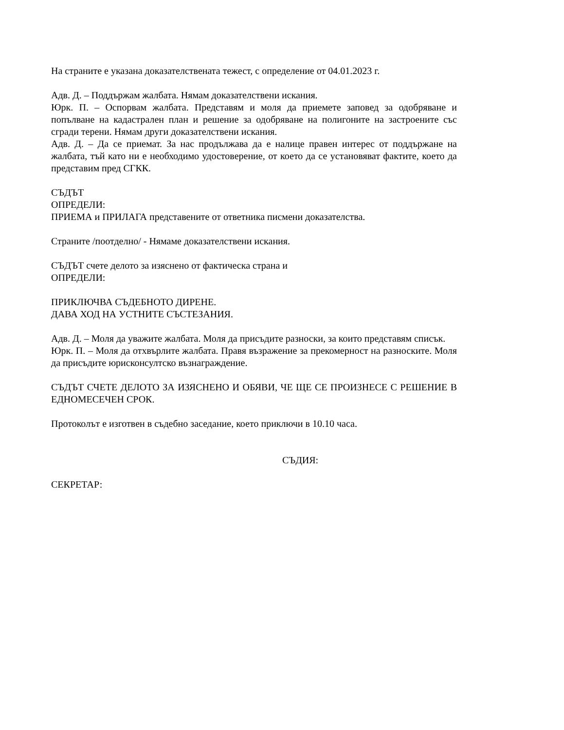На страните е указана доказателствената тежест, с определение от 04.01.2023 г.
Адв. Д. – Поддържам жалбата. Нямам доказателствени искания.
Юрк. П. – Оспорвам жалбата. Представям и моля да приемете заповед за одобряване и попълване на кадастрален план и решение за одобряване на полигоните на застроените със сгради терени. Нямам други доказателствени искания.
Адв. Д. – Да се приемат. За нас продължава да е налице правен интерес от поддържане на жалбата, тъй като ни е необходимо удостоверение, от което да се установяват фактите, което да представим пред СГКК.
СЪДЪТ
ОПРЕДЕЛИ:
ПРИЕМА и ПРИЛАГА представените от ответника писмени доказателства.
Страните /поотделно/ - Нямаме доказателствени искания.
СЪДЪТ счете делото за изяснено от фактическа страна и
ОПРЕДЕЛИ:
ПРИКЛЮЧВА СЪДЕБНОТО ДИРЕНЕ.
ДАВА ХОД НА УСТНИТЕ СЪСТЕЗАНИЯ.
Адв. Д. – Моля да уважите жалбата. Моля да присъдите разноски, за които представям списък.
Юрк. П. – Моля да отхвърлите жалбата. Правя възражение за прекомерност на разноските. Моля да присъдите юрисконсултско възнаграждение.
СЪДЪТ СЧЕТЕ ДЕЛОТО ЗА ИЗЯСНЕНО И ОБЯВИ, ЧЕ ЩЕ СЕ ПРОИЗНЕСЕ С РЕШЕНИЕ В ЕДНОМЕСЕЧЕН СРОК.
Протоколът е изготвен в съдебно заседание, което приключи в 10.10 часа.
СЪДИЯ:
СЕКРЕТАР: